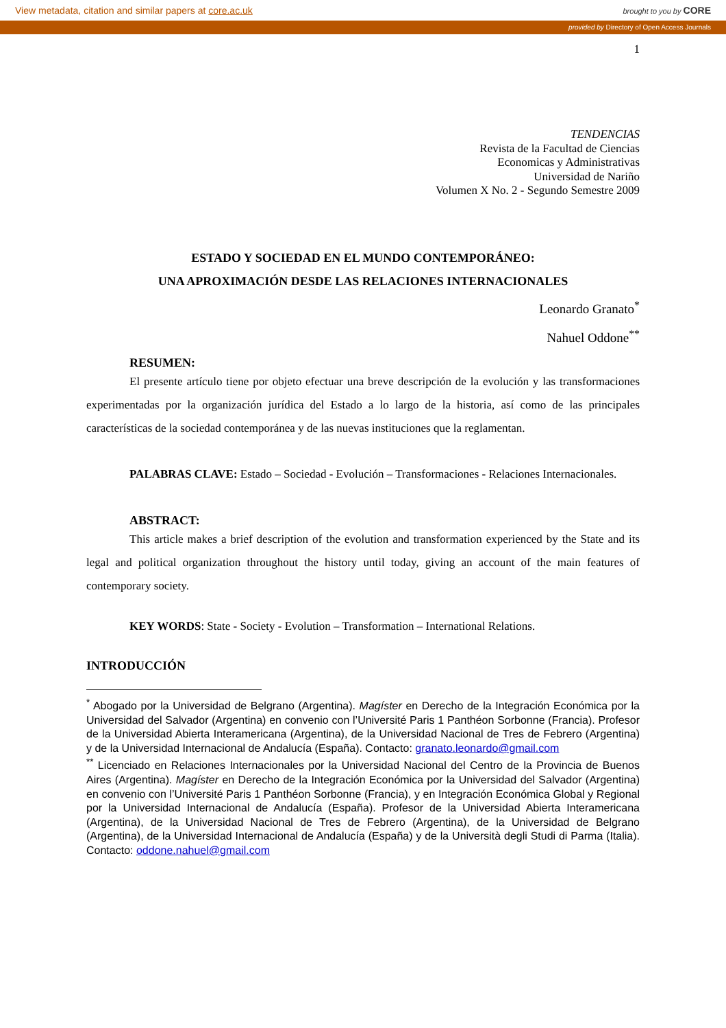View metadata, citation and similar papers at core.ac.uk brought to you by CORE
provided by Directory of Open Access Journals
1
TENDENCIAS
Revista de la Facultad de Ciencias
Economicas y Administrativas
Universidad de Nariño
Volumen X No. 2 - Segundo Semestre 2009
ESTADO Y SOCIEDAD EN EL MUNDO CONTEMPORÁNEO:
UNA APROXIMACIÓN DESDE LAS RELACIONES INTERNACIONALES
Leonardo Granato<sup>*</sup>
Nahuel Oddone<sup>**</sup>
RESUMEN:
El presente artículo tiene por objeto efectuar una breve descripción de la evolución y las transformaciones experimentadas por la organización jurídica del Estado a lo largo de la historia, así como de las principales características de la sociedad contemporánea y de las nuevas instituciones que la reglamentan.
PALABRAS CLAVE: Estado – Sociedad - Evolución – Transformaciones - Relaciones Internacionales.
ABSTRACT:
This article makes a brief description of the evolution and transformation experienced by the State and its legal and political organization throughout the history until today, giving an account of the main features of contemporary society.
KEY WORDS: State - Society - Evolution – Transformation – International Relations.
INTRODUCCIÓN
<sup>*</sup> Abogado por la Universidad de Belgrano (Argentina). Magíster en Derecho de la Integración Económica por la Universidad del Salvador (Argentina) en convenio con l’Université Paris 1 Panthéon Sorbonne (Francia). Profesor de la Universidad Abierta Interamericana (Argentina), de la Universidad Nacional de Tres de Febrero (Argentina) y de la Universidad Internacional de Andalucía (España). Contacto: granato.leonardo@gmail.com
<sup>**</sup> Licenciado en Relaciones Internacionales por la Universidad Nacional del Centro de la Provincia de Buenos Aires (Argentina). Magíster en Derecho de la Integración Económica por la Universidad del Salvador (Argentina) en convenio con l’Université Paris 1 Panthéon Sorbonne (Francia), y en Integración Económica Global y Regional por la Universidad Internacional de Andalucía (España). Profesor de la Universidad Abierta Interamericana (Argentina), de la Universidad Nacional de Tres de Febrero (Argentina), de la Universidad de Belgrano (Argentina), de la Universidad Internacional de Andalucía (España) y de la Università degli Studi di Parma (Italia). Contacto: oddone.nahuel@gmail.com